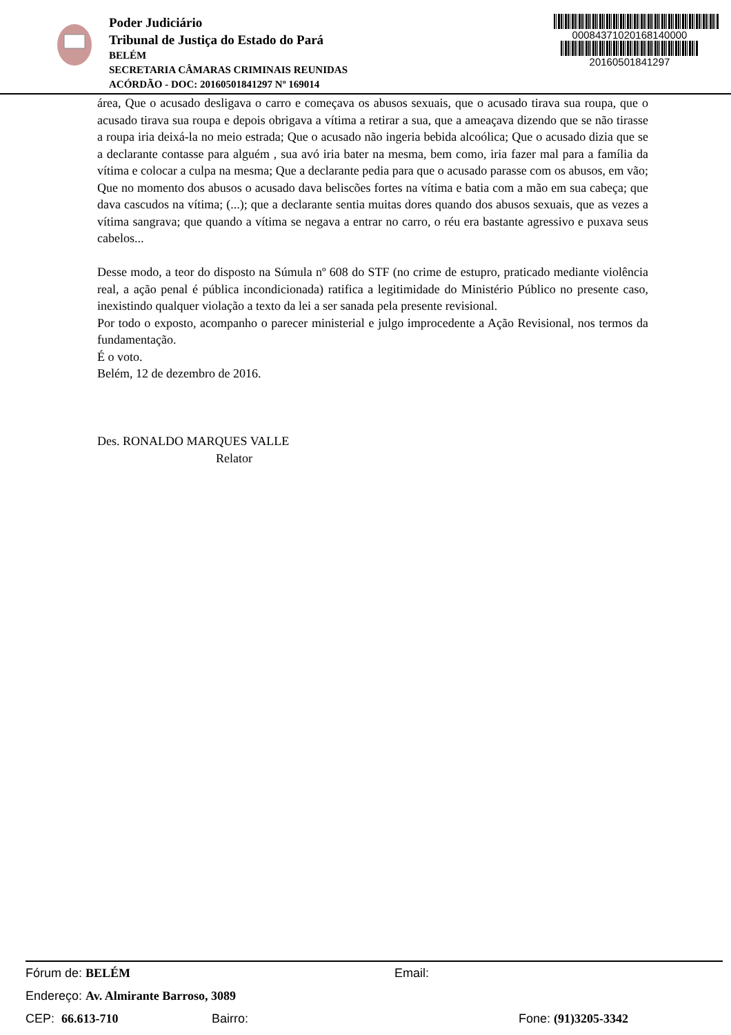Poder Judiciário
Tribunal de Justiça do Estado do Pará
BELÉM
SECRETARIA CÂMARAS CRIMINAIS REUNIDAS
ACÓRDÃO - DOC: 20160501841297 Nº 169014
00084371020168140000
20160501841297
área, Que o acusado desligava o carro e começava os abusos sexuais, que o acusado tirava sua roupa, que o acusado tirava sua roupa e depois obrigava a vítima a retirar a sua, que a ameaçava dizendo que se não tirasse a roupa iria deixá-la no meio estrada; Que o acusado não ingeria bebida alcoólica; Que o acusado dizia que se a declarante contasse para alguém , sua avó iria bater na mesma, bem como, iria fazer mal para a família da vítima e colocar a culpa na mesma; Que a declarante pedia para que o acusado parasse com os abusos, em vão; Que no momento dos abusos o acusado dava beliscões fortes na vítima e batia com a mão em sua cabeça; que dava cascudos na vítima; (...); que a declarante sentia muitas dores quando dos abusos sexuais, que as vezes a vítima sangrava; que quando a vítima se negava a entrar no carro, o réu era bastante agressivo e puxava seus cabelos...
Desse modo, a teor do disposto na Súmula nº 608 do STF (no crime de estupro, praticado mediante violência real, a ação penal é pública incondicionada) ratifica a legitimidade do Ministério Público no presente caso, inexistindo qualquer violação a texto da lei a ser sanada pela presente revisional.
Por todo o exposto, acompanho o parecer ministerial e julgo improcedente a Ação Revisional, nos termos da fundamentação.
É o voto.
Belém, 12 de dezembro de 2016.
Des. RONALDO MARQUES VALLE
Relator
Fórum de: BELÉM Email:
Endereço: Av. Almirante Barroso, 3089
CEP: 66.613-710 Bairro: Fone: (91)3205-3342